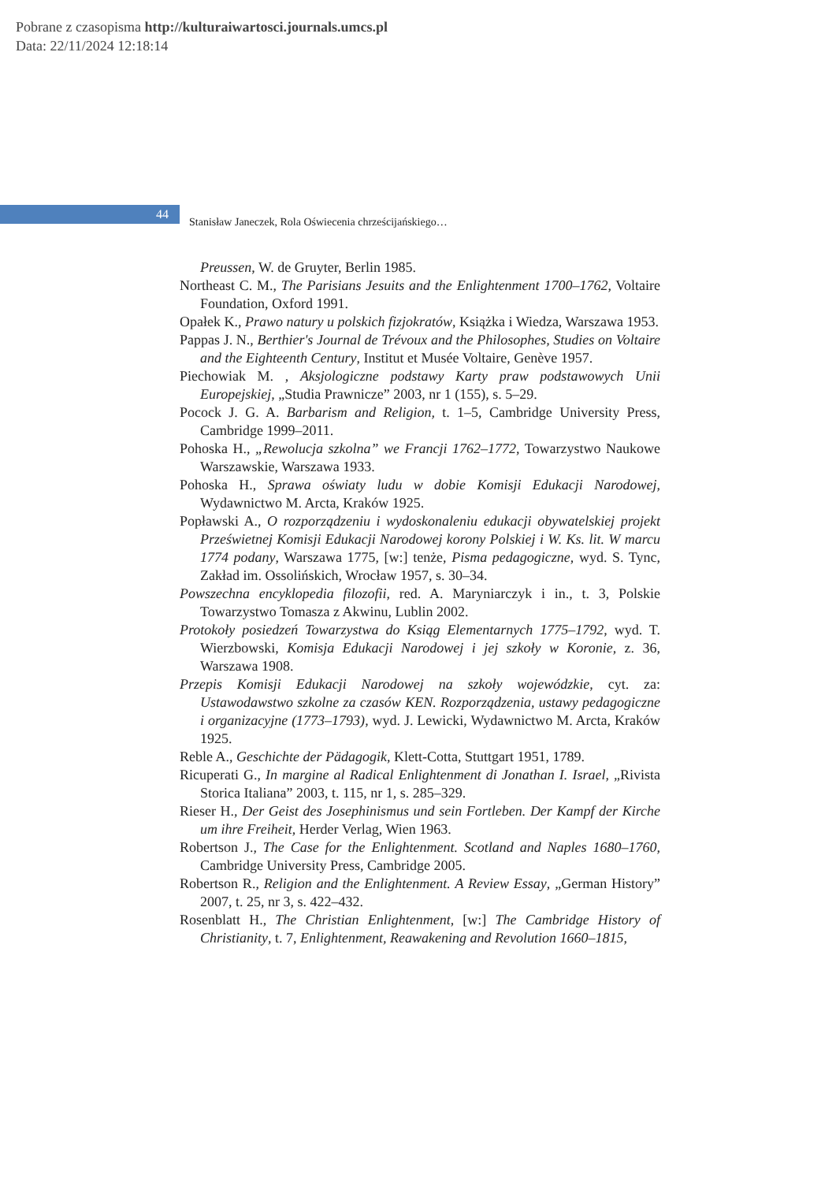Pobrane z czasopisma http://kulturaiwartosci.journals.umcs.pl
Data: 22/11/2024 12:18:14
44
Stanisław Janeczek, Rola Oświecenia chrześcijańskiego…
Preussen, W. de Gruyter, Berlin 1985.
Northeast C. M., The Parisians Jesuits and the Enlightenment 1700–1762, Voltaire Foundation, Oxford 1991.
Opałek K., Prawo natury u polskich fizjokratów, Książka i Wiedza, Warszawa 1953.
Pappas J. N., Berthier's Journal de Trévoux and the Philosophes, Studies on Voltaire and the Eighteenth Century, Institut et Musée Voltaire, Genève 1957.
Piechowiak M. , Aksjologiczne podstawy Karty praw podstawowych Unii Europejskiej, „Studia Prawnicze” 2003, nr 1 (155), s. 5–29.
Pocock J. G. A. Barbarism and Religion, t. 1–5, Cambridge University Press, Cambridge 1999–2011.
Pohoska H., „Rewolucja szkolna” we Francji 1762–1772, Towarzystwo Naukowe Warszawskie, Warszawa 1933.
Pohoska H., Sprawa oświaty ludu w dobie Komisji Edukacji Narodowej, Wydawnictwo M. Arcta, Kraków 1925.
Popławski A., O rozporządzeniu i wydoskonaleniu edukacji obywatelskiej projekt Prześwietnej Komisji Edukacji Narodowej korony Polskiej i W. Ks. lit. W marcu 1774 podany, Warszawa 1775, [w:] tenże, Pisma pedagogiczne, wyd. S. Tync, Zakład im. Ossolińskich, Wrocław 1957, s. 30–34.
Powszechna encyklopedia filozofii, red. A. Maryniarczyk i in., t. 3, Polskie Towarzystwo Tomasza z Akwinu, Lublin 2002.
Protokoły posiedzeń Towarzystwa do Ksiąg Elementarnych 1775–1792, wyd. T. Wierzbowski, Komisja Edukacji Narodowej i jej szkoły w Koronie, z. 36, Warszawa 1908.
Przepis Komisji Edukacji Narodowej na szkoły wojewódzkie, cyt. za: Ustawodawstwo szkolne za czasów KEN. Rozporządzenia, ustawy pedagogiczne i organizacyjne (1773–1793), wyd. J. Lewicki, Wydawnictwo M. Arcta, Kraków 1925.
Reble A., Geschichte der Pädagogik, Klett-Cotta, Stuttgart 1951, 1789.
Ricuperati G., In margine al Radical Enlightenment di Jonathan I. Israel, „Rivista Storica Italiana” 2003, t. 115, nr 1, s. 285–329.
Rieser H., Der Geist des Josephinismus und sein Fortleben. Der Kampf der Kirche um ihre Freiheit, Herder Verlag, Wien 1963.
Robertson J., The Case for the Enlightenment. Scotland and Naples 1680–1760, Cambridge University Press, Cambridge 2005.
Robertson R., Religion and the Enlightenment. A Review Essay, „German History” 2007, t. 25, nr 3, s. 422–432.
Rosenblatt H., The Christian Enlightenment, [w:] The Cambridge History of Christianity, t. 7, Enlightenment, Reawakening and Revolution 1660–1815,